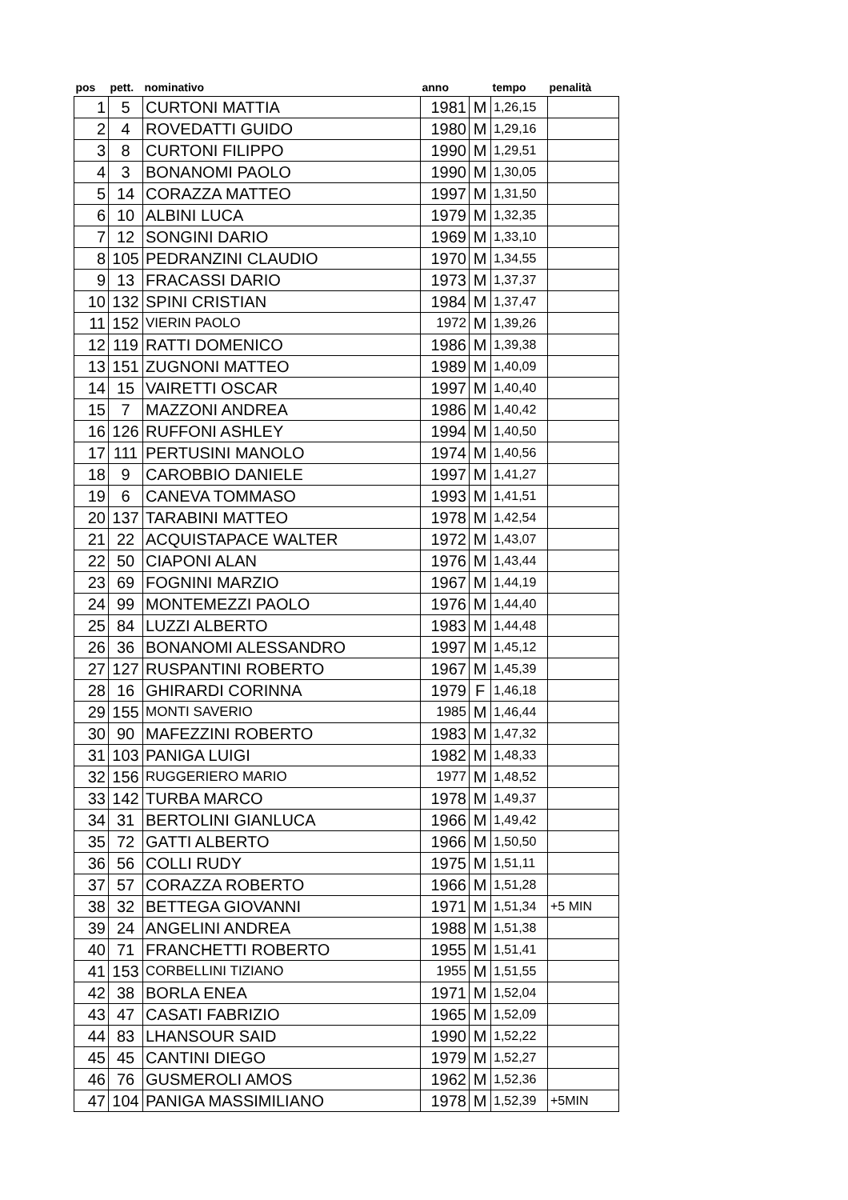| pos | pett. | nominativo | anno | | tempo | penalità |
| --- | --- | --- | --- | --- | --- | --- |
| 1 | 5 | CURTONI MATTIA | 1981 | M | 1,26,15 | |
| 2 | 4 | ROVEDATTI GUIDO | 1980 | M | 1,29,16 | |
| 3 | 8 | CURTONI FILIPPO | 1990 | M | 1,29,51 | |
| 4 | 3 | BONANOMI PAOLO | 1990 | M | 1,30,05 | |
| 5 | 14 | CORAZZA MATTEO | 1997 | M | 1,31,50 | |
| 6 | 10 | ALBINI LUCA | 1979 | M | 1,32,35 | |
| 7 | 12 | SONGINI DARIO | 1969 | M | 1,33,10 | |
| 8 | 105 | PEDRANZINI CLAUDIO | 1970 | M | 1,34,55 | |
| 9 | 13 | FRACASSI DARIO | 1973 | M | 1,37,37 | |
| 10 | 132 | SPINI CRISTIAN | 1984 | M | 1,37,47 | |
| 11 | 152 | VIERIN PAOLO | 1972 | M | 1,39,26 | |
| 12 | 119 | RATTI DOMENICO | 1986 | M | 1,39,38 | |
| 13 | 151 | ZUGNONI MATTEO | 1989 | M | 1,40,09 | |
| 14 | 15 | VAIRETTI OSCAR | 1997 | M | 1,40,40 | |
| 15 | 7 | MAZZONI ANDREA | 1986 | M | 1,40,42 | |
| 16 | 126 | RUFFONI ASHLEY | 1994 | M | 1,40,50 | |
| 17 | 111 | PERTUSINI MANOLO | 1974 | M | 1,40,56 | |
| 18 | 9 | CAROBBIO DANIELE | 1997 | M | 1,41,27 | |
| 19 | 6 | CANEVA TOMMASO | 1993 | M | 1,41,51 | |
| 20 | 137 | TARABINI MATTEO | 1978 | M | 1,42,54 | |
| 21 | 22 | ACQUISTAPACE WALTER | 1972 | M | 1,43,07 | |
| 22 | 50 | CIAPONI ALAN | 1976 | M | 1,43,44 | |
| 23 | 69 | FOGNINI MARZIO | 1967 | M | 1,44,19 | |
| 24 | 99 | MONTEMEZZI PAOLO | 1976 | M | 1,44,40 | |
| 25 | 84 | LUZZI ALBERTO | 1983 | M | 1,44,48 | |
| 26 | 36 | BONANOMI ALESSANDRO | 1997 | M | 1,45,12 | |
| 27 | 127 | RUSPANTINI ROBERTO | 1967 | M | 1,45,39 | |
| 28 | 16 | GHIRARDI CORINNA | 1979 | F | 1,46,18 | |
| 29 | 155 | MONTI SAVERIO | 1985 | M | 1,46,44 | |
| 30 | 90 | MAFEZZINI ROBERTO | 1983 | M | 1,47,32 | |
| 31 | 103 | PANIGA LUIGI | 1982 | M | 1,48,33 | |
| 32 | 156 | RUGGERIERO MARIO | 1977 | M | 1,48,52 | |
| 33 | 142 | TURBA MARCO | 1978 | M | 1,49,37 | |
| 34 | 31 | BERTOLINI GIANLUCA | 1966 | M | 1,49,42 | |
| 35 | 72 | GATTI ALBERTO | 1966 | M | 1,50,50 | |
| 36 | 56 | COLLI RUDY | 1975 | M | 1,51,11 | |
| 37 | 57 | CORAZZA ROBERTO | 1966 | M | 1,51,28 | |
| 38 | 32 | BETTEGA GIOVANNI | 1971 | M | 1,51,34 | +5 MIN |
| 39 | 24 | ANGELINI ANDREA | 1988 | M | 1,51,38 | |
| 40 | 71 | FRANCHETTI ROBERTO | 1955 | M | 1,51,41 | |
| 41 | 153 | CORBELLINI TIZIANO | 1955 | M | 1,51,55 | |
| 42 | 38 | BORLA ENEA | 1971 | M | 1,52,04 | |
| 43 | 47 | CASATI FABRIZIO | 1965 | M | 1,52,09 | |
| 44 | 83 | LHANSOUR SAID | 1990 | M | 1,52,22 | |
| 45 | 45 | CANTINI DIEGO | 1979 | M | 1,52,27 | |
| 46 | 76 | GUSMEROLI AMOS | 1962 | M | 1,52,36 | |
| 47 | 104 | PANIGA MASSIMILIANO | 1978 | M | 1,52,39 | +5MIN |